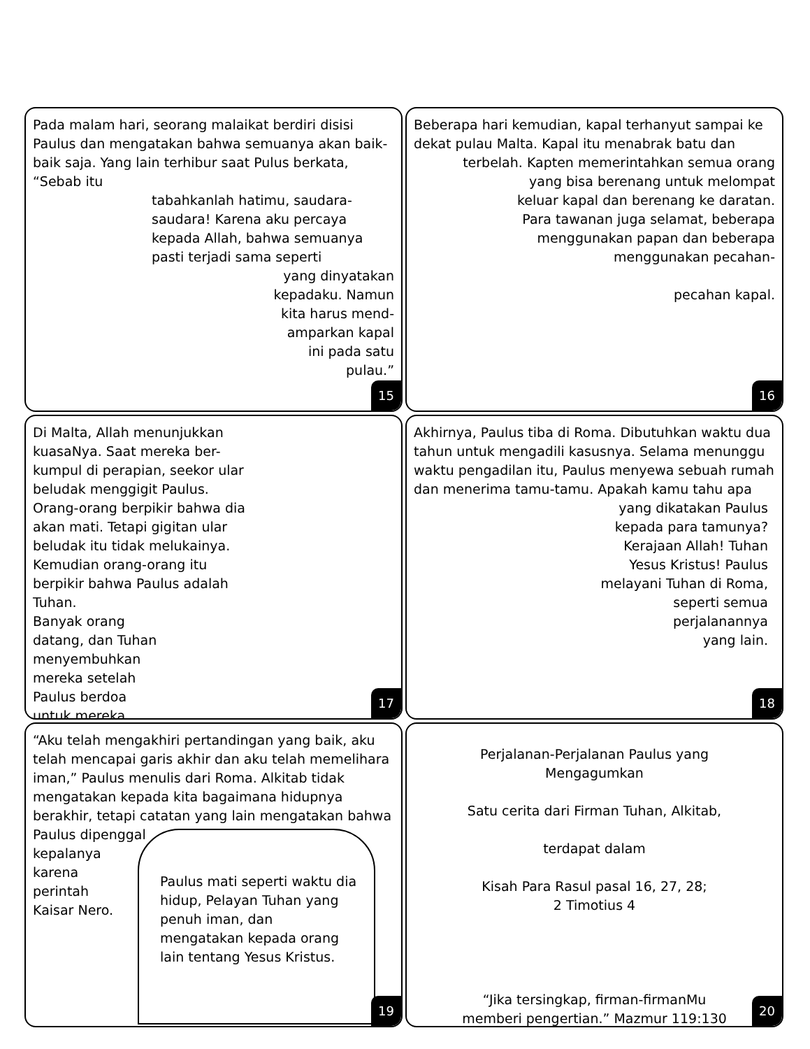Pada malam hari, seorang malaikat berdiri disisi Paulus dan mengatakan bahwa semuanya akan baik-baik saja. Yang lain terhibur saat Pulus berkata, “Sebab itu
tabahkanlah hatimu, saudara-saudara! Karena aku percaya kepada Allah, bahwa semuanya pasti terjadi sama seperti
yang dinyatakan
kepadaku. Namun
kita harus mend-
amparkan kapal
ini pada satu
pulau.”
15
Beberapa hari kemudian, kapal terhanyut sampai ke dekat pulau Malta. Kapal itu menabrak batu dan
terbelah. Kapten memerintahkan semua orang
yang bisa berenang untuk melompat
keluar kapal dan berenang ke daratan.
Para tawanan juga selamat, beberapa
menggunakan papan dan beberapa
menggunakan pecahan-
pecahan kapal.
16
Di Malta, Allah menunjukkan kuasaNya. Saat mereka ber-kumpul di perapian, seekor ular beludak menggigit Paulus. Orang-orang berpikir bahwa dia akan mati. Tetapi gigitan ular beludak itu tidak melukainya. Kemudian orang-orang itu berpikir bahwa Paulus adalah Tuhan.
Banyak orang
datang, dan Tuhan
menyembuhkan
mereka setelah
Paulus berdoa
untuk mereka.
17
Akhirnya, Paulus tiba di Roma. Dibutuhkan waktu dua tahun untuk mengadili kasusnya. Selama menunggu waktu pengadilan itu, Paulus menyewa sebuah rumah dan menerima tamu-tamu. Apakah kamu tahu apa
yang dikatakan Paulus
kepada para tamunya?
Kerajaan Allah! Tuhan
Yesus Kristus! Paulus
melayani Tuhan di Roma,
seperti semua
perjalanannya
yang lain.
18
“Aku telah mengakhiri pertandingan yang baik, aku telah mencapai garis akhir dan aku telah memelihara iman,” Paulus menulis dari Roma. Alkitab tidak mengatakan kepada kita bagaimana hidupnya berakhir, tetapi catatan yang lain mengatakan bahwa Paulus dipenggal
kepalanya
karena
perintah
Kaisar Nero.
Paulus mati seperti waktu dia hidup, Pelayan Tuhan yang penuh iman, dan mengatakan kepada orang lain tentang Yesus Kristus.
19
Perjalanan-Perjalanan Paulus yang Mengagumkan
Satu cerita dari Firman Tuhan, Alkitab,
terdapat dalam
Kisah Para Rasul pasal 16, 27, 28;
2 Timotius 4
“Jika tersingkap, firman-firmanMu
memberi pengertian.” Mazmur 119:130
20